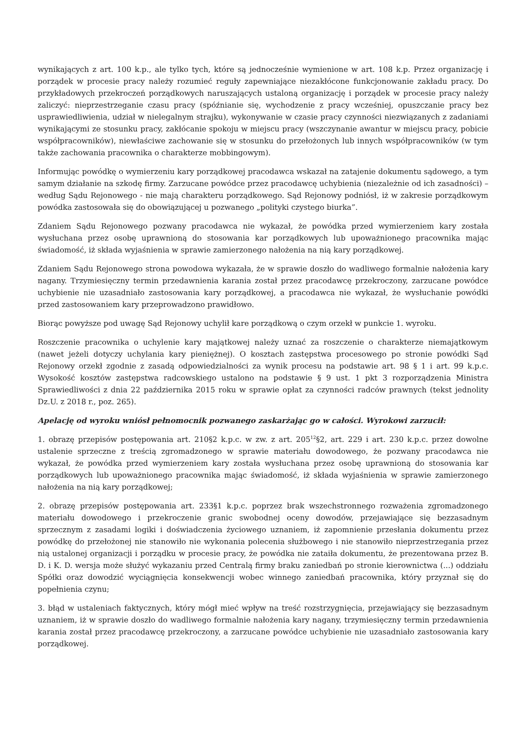wynikających z art. 100 k.p., ale tylko tych, które są jednocześnie wymienione w art. 108 k.p. Przez organizację i porządek w procesie pracy należy rozumieć reguły zapewniające niezakłócone funkcjonowanie zakładu pracy. Do przykładowych przekroczeń porządkowych naruszających ustaloną organizację i porządek w procesie pracy należy zaliczyć: nieprzestrzeganie czasu pracy (spóźnianie się, wychodzenie z pracy wcześniej, opuszczanie pracy bez usprawiedliwienia, udział w nielegalnym strajku), wykonywanie w czasie pracy czynności niezwiązanych z zadaniami wynikającymi ze stosunku pracy, zakłócanie spokoju w miejscu pracy (wszczynanie awantur w miejscu pracy, pobicie współpracowników), niewłaściwe zachowanie się w stosunku do przełożonych lub innych współpracowników (w tym także zachowania pracownika o charakterze mobbingowym).
Informując powódkę o wymierzeniu kary porządkowej pracodawca wskazał na zatajenie dokumentu sądowego, a tym samym działanie na szkodę firmy. Zarzucane powódce przez pracodawcę uchybienia (niezależnie od ich zasadności) –według Sądu Rejonowego - nie mają charakteru porządkowego. Sąd Rejonowy podniósł, iż w zakresie porządkowym powódka zastosowała się do obowiązującej u pozwanego „polityki czystego biurka”.
Zdaniem Sądu Rejonowego pozwany pracodawca nie wykazał, że powódka przed wymierzeniem kary została wysłuchana przez osobę uprawnioną do stosowania kar porządkowych lub upoważnionego pracownika mając świadomość, iż składa wyjaśnienia w sprawie zamierzonego nałożenia na nią kary porządkowej.
Zdaniem Sądu Rejonowego strona powodowa wykazała, że w sprawie doszło do wadliwego formalnie nałożenia kary nagany. Trzymiesięczny termin przedawnienia karania został przez pracodawcę przekroczony, zarzucane powódce uchybienie nie uzasadniało zastosowania kary porządkowej, a pracodawca nie wykazał, że wysłuchanie powódki przed zastosowaniem kary przeprowadzono prawidłowo.
Biorąc powyższe pod uwagę Sąd Rejonowy uchylił kare porządkową o czym orzekł w punkcie 1. wyroku.
Roszczenie pracownika o uchylenie kary majątkowej należy uznać za roszczenie o charakterze niemajątkowym (nawet jeżeli dotyczy uchylania kary pieniężnej). O kosztach zastępstwa procesowego po stronie powódki Sąd Rejonowy orzekł zgodnie z zasadą odpowiedzialności za wynik procesu na podstawie art. 98 § 1 i art. 99 k.p.c. Wysokość kosztów zastępstwa radcowskiego ustalono na podstawie § 9 ust. 1 pkt 3 rozporządzenia Ministra Sprawiedliwości z dnia 22 października 2015 roku w sprawie opłat za czynności radców prawnych (tekst jednolity Dz.U. z 2018 r., poz. 265).
Apelację od wyroku wniósł pełnomocnik pozwanego zaskarżając go w całości. Wyrokowi zarzucił:
1. obrazę przepisów postępowania art. 210§2 k.p.c. w zw. z art. 205<sup>12</sup>§2, art. 229 i art. 230 k.p.c. przez dowolne ustalenie sprzeczne z treścią zgromadzonego w sprawie materiału dowodowego, że pozwany pracodawca nie wykazał, że powódka przed wymierzeniem kary została wysłuchana przez osobę uprawnioną do stosowania kar porządkowych lub upoważnionego pracownika mając świadomość, iż składa wyjaśnienia w sprawie zamierzonego nałożenia na nią kary porządkowej;
2. obrazę przepisów postępowania art. 233§1 k.p.c. poprzez brak wszechstronnego rozważenia zgromadzonego materiału dowodowego i przekroczenie granic swobodnej oceny dowodów, przejawiające się bezzasadnym sprzecznym z zasadami logiki i doświadczenia życiowego uznaniem, iż zapomnienie przesłania dokumentu przez powódkę do przełożonej nie stanowiło nie wykonania polecenia służbowego i nie stanowiło nieprzestrzegania przez nią ustalonej organizacji i porządku w procesie pracy, że powódka nie zataiła dokumentu, że prezentowana przez B. D. i K. D. wersja może służyć wykazaniu przed Centralą firmy braku zaniedbań po stronie kierownictwa (...) oddziału Spółki oraz dowodzić wyciągnięcia konsekwencji wobec winnego zaniedbań pracownika, który przyznał się do popełnienia czynu;
3. błąd w ustaleniach faktycznych, który mógł mieć wpływ na treść rozstrzygnięcia, przejawiający się bezzasadnym uznaniem, iż w sprawie doszło do wadliwego formalnie nałożenia kary nagany, trzymiesięczny termin przedawnienia karania został przez pracodawcę przekroczony, a zarzucane powódce uchybienie nie uzasadniało zastosowania kary porządkowej.